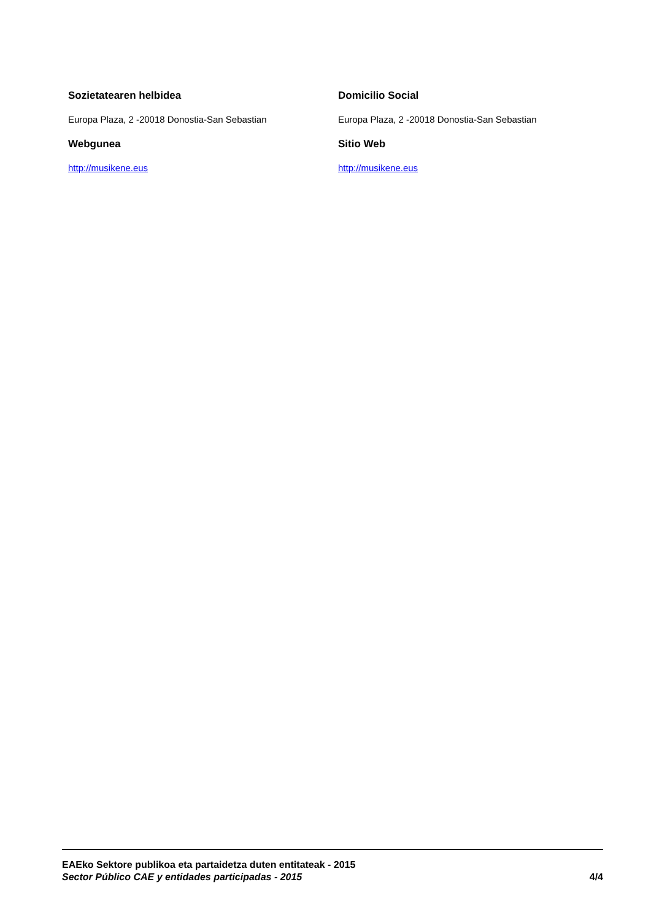Sozietatearen helbidea
Europa Plaza, 2 -20018 Donostia-San Sebastian
Webgunea
http://musikene.eus
Domicilio Social
Europa Plaza, 2 -20018 Donostia-San Sebastian
Sitio Web
http://musikene.eus
EAEko Sektore publikoa eta partaidetza duten entitateak - 2015
Sector Público CAE y entidades participadas - 2015 4/4